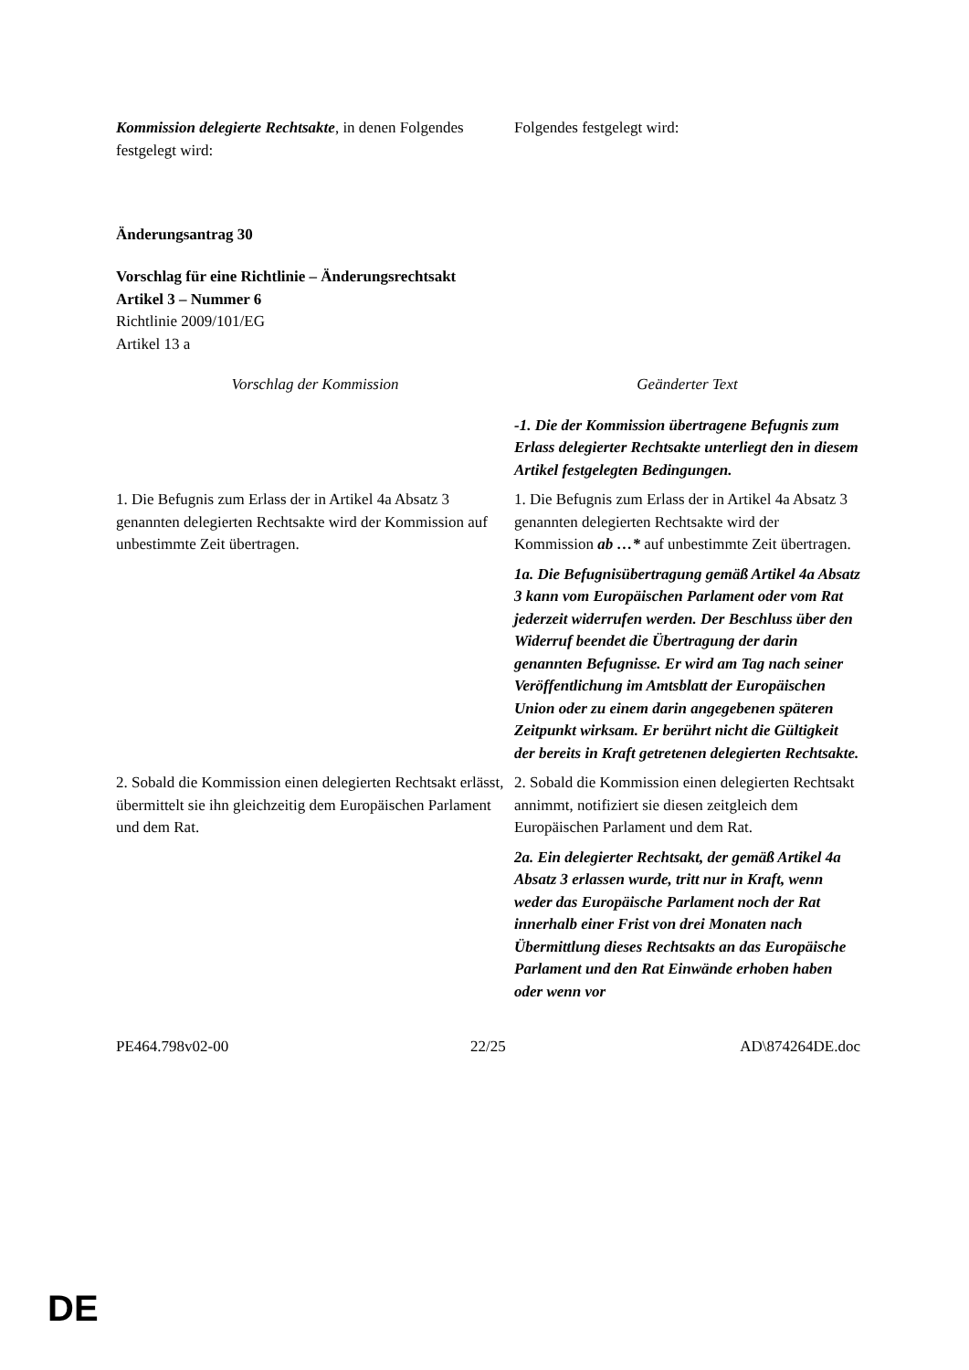| Kommission delegierte Rechtsakte , in denen Folgendes festgelegt wird: | Folgendes festgelegt wird: |
Änderungsantrag 30
Vorschlag für eine Richtlinie – Änderungsrechtsakt
Artikel 3 – Nummer 6
Richtlinie 2009/101/EG
Artikel 13 a
| Vorschlag der Kommission | Geänderter Text |
| | -1. Die der Kommission übertragene Befugnis zum Erlass delegierter Rechtsakte unterliegt den in diesem Artikel festgelegten Bedingungen. |
| 1. Die Befugnis zum Erlass der in Artikel 4a Absatz 3 genannten delegierten Rechtsakte wird der Kommission auf unbestimmte Zeit übertragen. | 1. Die Befugnis zum Erlass der in Artikel 4a Absatz 3 genannten delegierten Rechtsakte wird der Kommission ab …* auf unbestimmte Zeit übertragen. |
| | 1a. Die Befugnisübertragung gemäß Artikel 4a Absatz 3 kann vom Europäischen Parlament oder vom Rat jederzeit widerrufen werden. Der Beschluss über den Widerruf beendet die Übertragung der darin genannten Befugnisse. Er wird am Tag nach seiner Veröffentlichung im Amtsblatt der Europäischen Union oder zu einem darin angegebenen späteren Zeitpunkt wirksam. Er berührt nicht die Gültigkeit der bereits in Kraft getretenen delegierten Rechtsakte. |
| 2. Sobald die Kommission einen delegierten Rechtsakt erlässt, übermittelt sie ihn gleichzeitig dem Europäischen Parlament und dem Rat. | 2. Sobald die Kommission einen delegierten Rechtsakt annimmt, notifiziert sie diesen zeitgleich dem Europäischen Parlament und dem Rat. |
| | 2a. Ein delegierter Rechtsakt, der gemäß Artikel 4a Absatz 3 erlassen wurde, tritt nur in Kraft, wenn weder das Europäische Parlament noch der Rat innerhalb einer Frist von drei Monaten nach Übermittlung dieses Rechtsakts an das Europäische Parlament und den Rat Einwände erhoben haben oder wenn vor |
| PE464.798v02-00 | 22/25 | AD\874264DE.doc |
DE